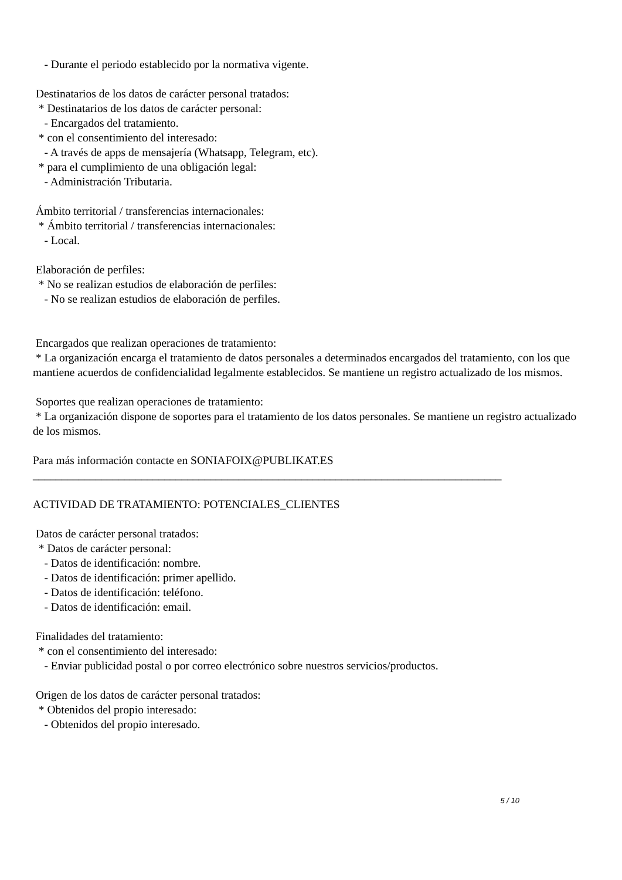- Durante el periodo establecido por la normativa vigente.
Destinatarios de los datos de carácter personal tratados:
* Destinatarios de los datos de carácter personal:
- Encargados del tratamiento.
* con el consentimiento del interesado:
- A través de apps de mensajería (Whatsapp, Telegram, etc).
* para el cumplimiento de una obligación legal:
- Administración Tributaria.
Ámbito territorial / transferencias internacionales:
* Ámbito territorial / transferencias internacionales:
- Local.
Elaboración de perfiles:
* No se realizan estudios de elaboración de perfiles:
- No se realizan estudios de elaboración de perfiles.
Encargados que realizan operaciones de tratamiento:
* La organización encarga el tratamiento de datos personales a determinados encargados del tratamiento, con los que mantiene acuerdos de confidencialidad legalmente establecidos. Se mantiene un registro actualizado de los mismos.
Soportes que realizan operaciones de tratamiento:
* La organización dispone de soportes para el tratamiento de los datos personales. Se mantiene un registro actualizado de los mismos.
Para más información contacte en SONIAFOIX@PUBLIKAT.ES
__________________________________________________________________________________
ACTIVIDAD DE TRATAMIENTO: POTENCIALES_CLIENTES
Datos de carácter personal tratados:
* Datos de carácter personal:
- Datos de identificación: nombre.
- Datos de identificación: primer apellido.
- Datos de identificación: teléfono.
- Datos de identificación: email.
Finalidades del tratamiento:
* con el consentimiento del interesado:
- Enviar publicidad postal o por correo electrónico sobre nuestros servicios/productos.
Origen de los datos de carácter personal tratados:
* Obtenidos del propio interesado:
- Obtenidos del propio interesado.
5 / 10